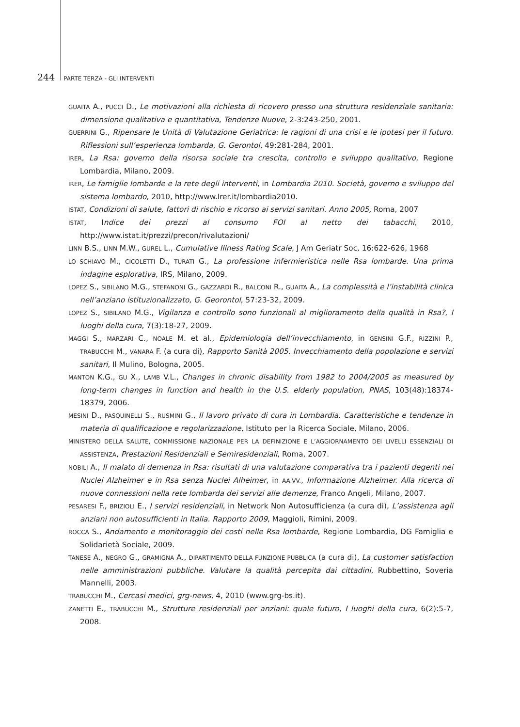244 PARTE TERZA - GLI INTERVENTI
GUAITA A., PUCCI D., Le motivazioni alla richiesta di ricovero presso una struttura residenziale sanitaria: dimensione qualitativa e quantitativa, Tendenze Nuove, 2-3:243-250, 2001.
GUERRINI G., Ripensare le Unità di Valutazione Geriatrica: le ragioni di una crisi e le ipotesi per il futuro. Riflessioni sull’esperienza lombarda, G. Gerontol, 49:281-284, 2001.
IRER, La Rsa: governo della risorsa sociale tra crescita, controllo e sviluppo qualitativo, Regione Lombardia, Milano, 2009.
IRER, Le famiglie lombarde e la rete degli interventi, in Lombardia 2010. Società, governo e sviluppo del sistema lombardo, 2010, http://www.Irer.it/lombardia2010.
ISTAT, Condizioni di salute, fattori di rischio e ricorso ai servizi sanitari. Anno 2005, Roma, 2007
ISTAT, Indice dei prezzi al consumo FOI al netto dei tabacchi, 2010, http://www.istat.it/prezzi/precon/rivalutazioni/
LINN B.S., LINN M.W., GUREL L., Cumulative Illness Rating Scale, J Am Geriatr Soc, 16:622-626, 1968
LO SCHIAVO M., CICOLETTI D., TURATI G., La professione infermieristica nelle Rsa lombarde. Una prima indagine esplorativa, IRS, Milano, 2009.
LOPEZ S., SIBILANO M.G., STEFANONI G., GAZZARDI R., BALCONI R., GUAITA A., La complessità e l’instabilità clinica nell’anziano istituzionalizzato, G. Georontol, 57:23-32, 2009.
LOPEZ S., SIBILANO M.G., Vigilanza e controllo sono funzionali al miglioramento della qualità in Rsa?, I luoghi della cura, 7(3):18-27, 2009.
MAGGI S., MARZARI C., NOALE M. et al., Epidemiologia dell’invecchiamento, in GENSINI G.F., RIZZINI P., TRABUCCHI M., VANARA F. (a cura di), Rapporto Sanità 2005. Invecchiamento della popolazione e servizi sanitari, Il Mulino, Bologna, 2005.
MANTON K.G., GU X., LAMB V.L., Changes in chronic disability from 1982 to 2004/2005 as measured by long-term changes in function and health in the U.S. elderly population, PNAS, 103(48):18374-18379, 2006.
MESINI D., PASQUINELLI S., RUSMINI G., Il lavoro privato di cura in Lombardia. Caratteristiche e tendenze in materia di qualificazione e regolarizzazione, Istituto per la Ricerca Sociale, Milano, 2006.
MINISTERO DELLA SALUTE, COMMISSIONE NAZIONALE PER LA DEFINIZIONE E L’AGGIORNAMENTO DEI LIVELLI ESSENZIALI DI ASSISTENZA, Prestazioni Residenziali e Semiresidenziali, Roma, 2007.
NOBILI A., Il malato di demenza in Rsa: risultati di una valutazione comparativa tra i pazienti degenti nei Nuclei Alzheimer e in Rsa senza Nuclei Alheimer, in AA.VV., Informazione Alzheimer. Alla ricerca di nuove connessioni nella rete lombarda dei servizi alle demenze, Franco Angeli, Milano, 2007.
PESARESI F., BRIZIOLI E., I servizi residenziali, in Network Non Autosufficienza (a cura di), L’assistenza agli anziani non autosufficienti in Italia. Rapporto 2009, Maggioli, Rimini, 2009.
ROCCA S., Andamento e monitoraggio dei costi nelle Rsa lombarde, Regione Lombardia, DG Famiglia e Solidarietà Sociale, 2009.
TANESE A., NEGRO G., GRAMIGNA A., DIPARTIMENTO DELLA FUNZIONE PUBBLICA (a cura di), La customer satisfaction nelle amministrazioni pubbliche. Valutare la qualità percepita dai cittadini, Rubbettino, Soveria Mannelli, 2003.
TRABUCCHI M., Cercasi medici, grg-news, 4, 2010 (www.grg-bs.it).
ZANETTI E., TRABUCCHI M., Strutture residenziali per anziani: quale futuro, I luoghi della cura, 6(2):5-7, 2008.